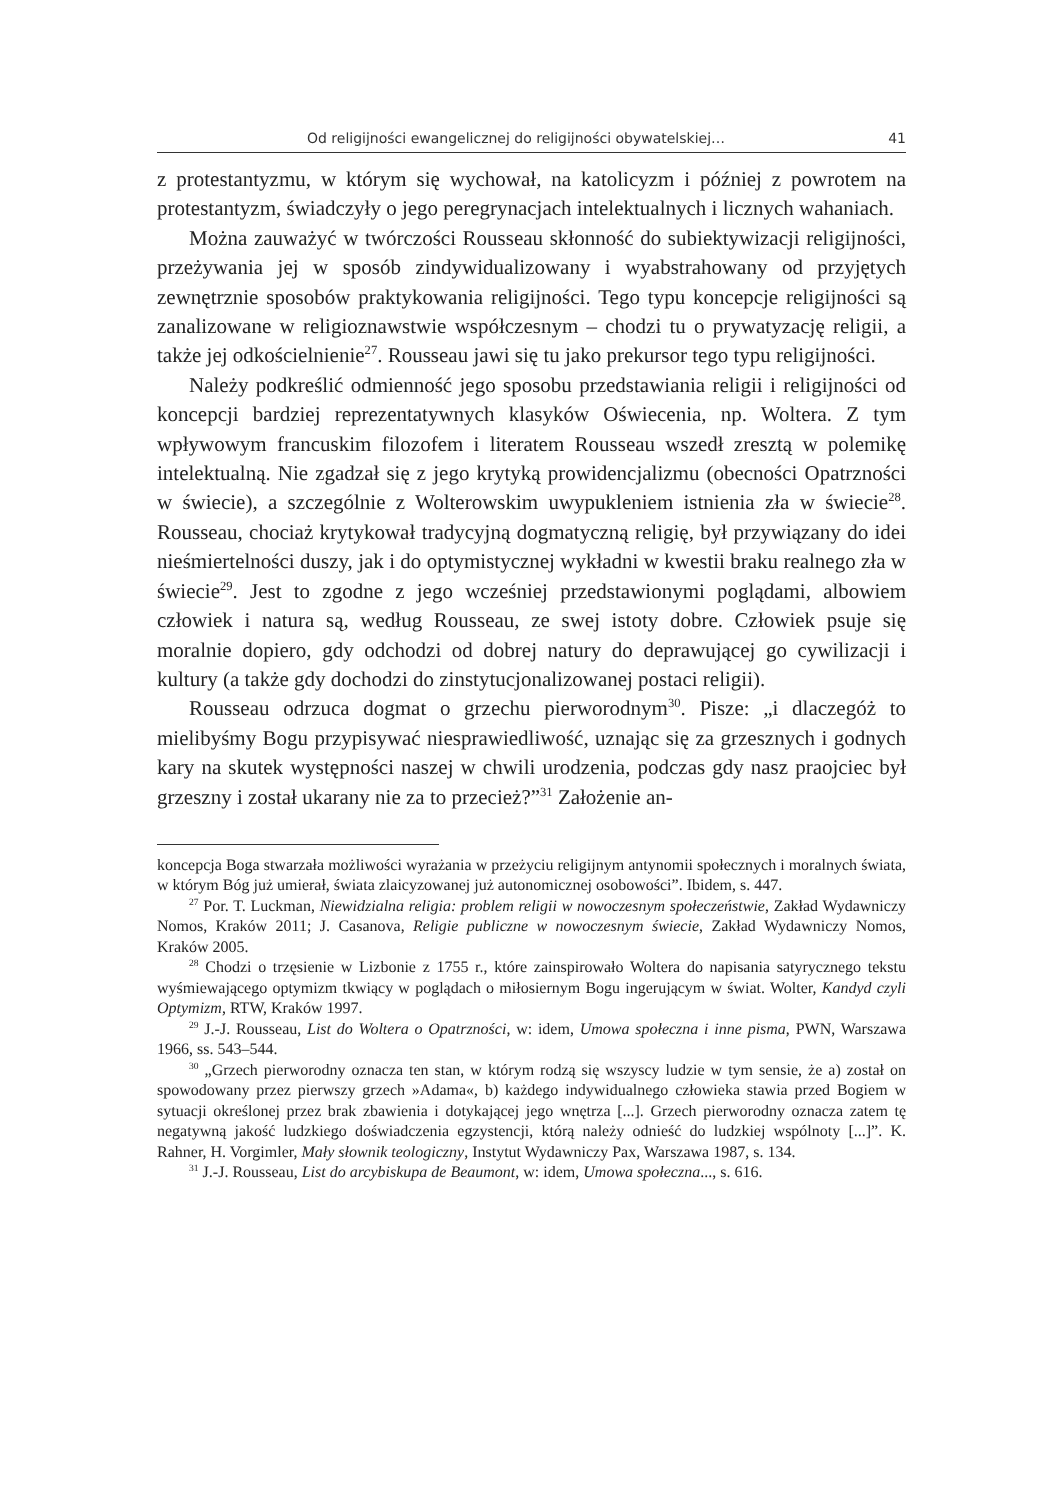Od religijności ewangelicznej do religijności obywatelskiej… 41
z protestantyzmu, w którym się wychował, na katolicyzm i później z powrotem na protestantyzm, świadczyły o jego peregrynacjach intelektualnych i licznych wahaniach.
Można zauważyć w twórczości Rousseau skłonność do subiektywizacji religijności, przeżywania jej w sposób zindywidualizowany i wyabstrahowany od przyjętych zewnętrznie sposobów praktykowania religijności. Tego typu koncepcje religijności są zanalizowane w religioznawstwie współczesnym – chodzi tu o prywatyzację religii, a także jej odkościelnienie<sup>27</sup>. Rousseau jawi się tu jako prekursor tego typu religijności.
Należy podkreślić odmienność jego sposobu przedstawiania religii i religijności od koncepcji bardziej reprezentatywnych klasyków Oświecenia, np. Woltera. Z tym wpływowym francuskim filozofem i literatem Rousseau wszedł zresztą w polemikę intelektualną. Nie zgadzał się z jego krytyką prowidencjalizmu (obecności Opatrzności w świecie), a szczególnie z Wolterowskim uwypukleniem istnienia zła w świecie<sup>28</sup>. Rousseau, chociaż krytykował tradycyjną dogmatyczną religię, był przywiązany do idei nieśmiertelności duszy, jak i do optymistycznej wykładni w kwestii braku realnego zła w świecie<sup>29</sup>. Jest to zgodne z jego wcześniej przedstawionymi poglądami, albowiem człowiek i natura są, według Rousseau, ze swej istoty dobre. Człowiek psuje się moralnie dopiero, gdy odchodzi od dobrej natury do deprawującej go cywilizacji i kultury (a także gdy dochodzi do zinstytucjonalizowanej postaci religii).
Rousseau odrzuca dogmat o grzechu pierworodnym<sup>30</sup>. Pisze: „i dlaczegóż to mielibyśmy Bogu przypisywać niesprawiedliwość, uznając się za grzesznych i godnych kary na skutek występności naszej w chwili urodzenia, podczas gdy nasz praojciec był grzeszny i został ukarany nie za to przecież?”<sup>31</sup> Założenie an-
koncepcja Boga stwarzała możliwości wyrażania w przeżyciu religijnym antynomii społecznych i moralnych świata, w którym Bóg już umierał, świata zlaicyzowanej już autonomicznej osobowości”. Ibidem, s. 447.
<sup>27</sup> Por. T. Luckman, Niewidzialna religia: problem religii w nowoczesnym społeczeństwie, Zakład Wydawniczy Nomos, Kraków 2011; J. Casanova, Religie publiczne w nowoczesnym świecie, Zakład Wydawniczy Nomos, Kraków 2005.
<sup>28</sup> Chodzi o trzęsienie w Lizbonie z 1755 r., które zainspirowało Woltera do napisania satyrycznego tekstu wyśmiewającego optymizm tkwiący w poglądach o miłosiernym Bogu ingerującym w świat. Wolter, Kandyd czyli Optymizm, RTW, Kraków 1997.
<sup>29</sup> J.-J. Rousseau, List do Woltera o Opatrzności, w: idem, Umowa społeczna i inne pisma, PWN, Warszawa 1966, ss. 543–544.
<sup>30</sup> „Grzech pierworodny oznacza ten stan, w którym rodzą się wszyscy ludzie w tym sensie, że a) został on spowodowany przez pierwszy grzech »Adama«, b) każdego indywidualnego człowieka stawia przed Bogiem w sytuacji określonej przez brak zbawienia i dotykającej jego wnętrza [...]. Grzech pierworodny oznacza zatem tę negatywną jakość ludzkiego doświadczenia egzystencji, którą należy odnieść do ludzkiej wspólnoty [...]”. K. Rahner, H. Vorgimler, Mały słownik teologiczny, Instytut Wydawniczy Pax, Warszawa 1987, s. 134.
<sup>31</sup> J.-J. Rousseau, List do arcybiskupa de Beaumont, w: idem, Umowa społeczna..., s. 616.